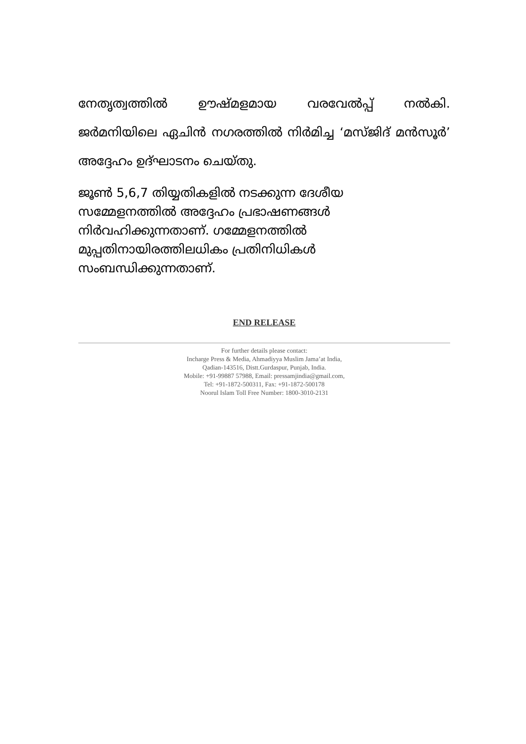നേതൃത്വത്തിൽ ഊഷ്മളമായ വരവേൽപ്പ് നൽകി. ജർമനിയിലെ ഏചിൻ നഗരത്തിൽ നിർമിച്ച ‘മസ്ജിദ് മൻസൂർ’ അദ്ദേഹം ഉദ്ഘാടനം ചെയ്തു.
ജൂൺ 5,6,7 തിയ്യതികളിൽ നടക്കുന്ന ദേശീയ
സമ്മേളനത്തിൽ അദ്ദേഹം പ്രഭാഷണങ്ങൾ
നിർവഹിക്കുന്നതാണ്. ഗമ്മേളനത്തിൽ
മുപ്പതിനായിരത്തിലധികം പ്രതിനിധികൾ
സംബന്ധിക്കുന്നതാണ്.
END RELEASE
For further details please contact:
Incharge Press & Media, Ahmadiyya Muslim Jama’at India,
Qadian-143516, Distt.Gurdaspur, Punjab, India.
Mobile: +91-99887 57988, Email: pressamjindia@gmail.com,
Tel: +91-1872-500311, Fax: +91-1872-500178
Noorul Islam Toll Free Number: 1800-3010-2131